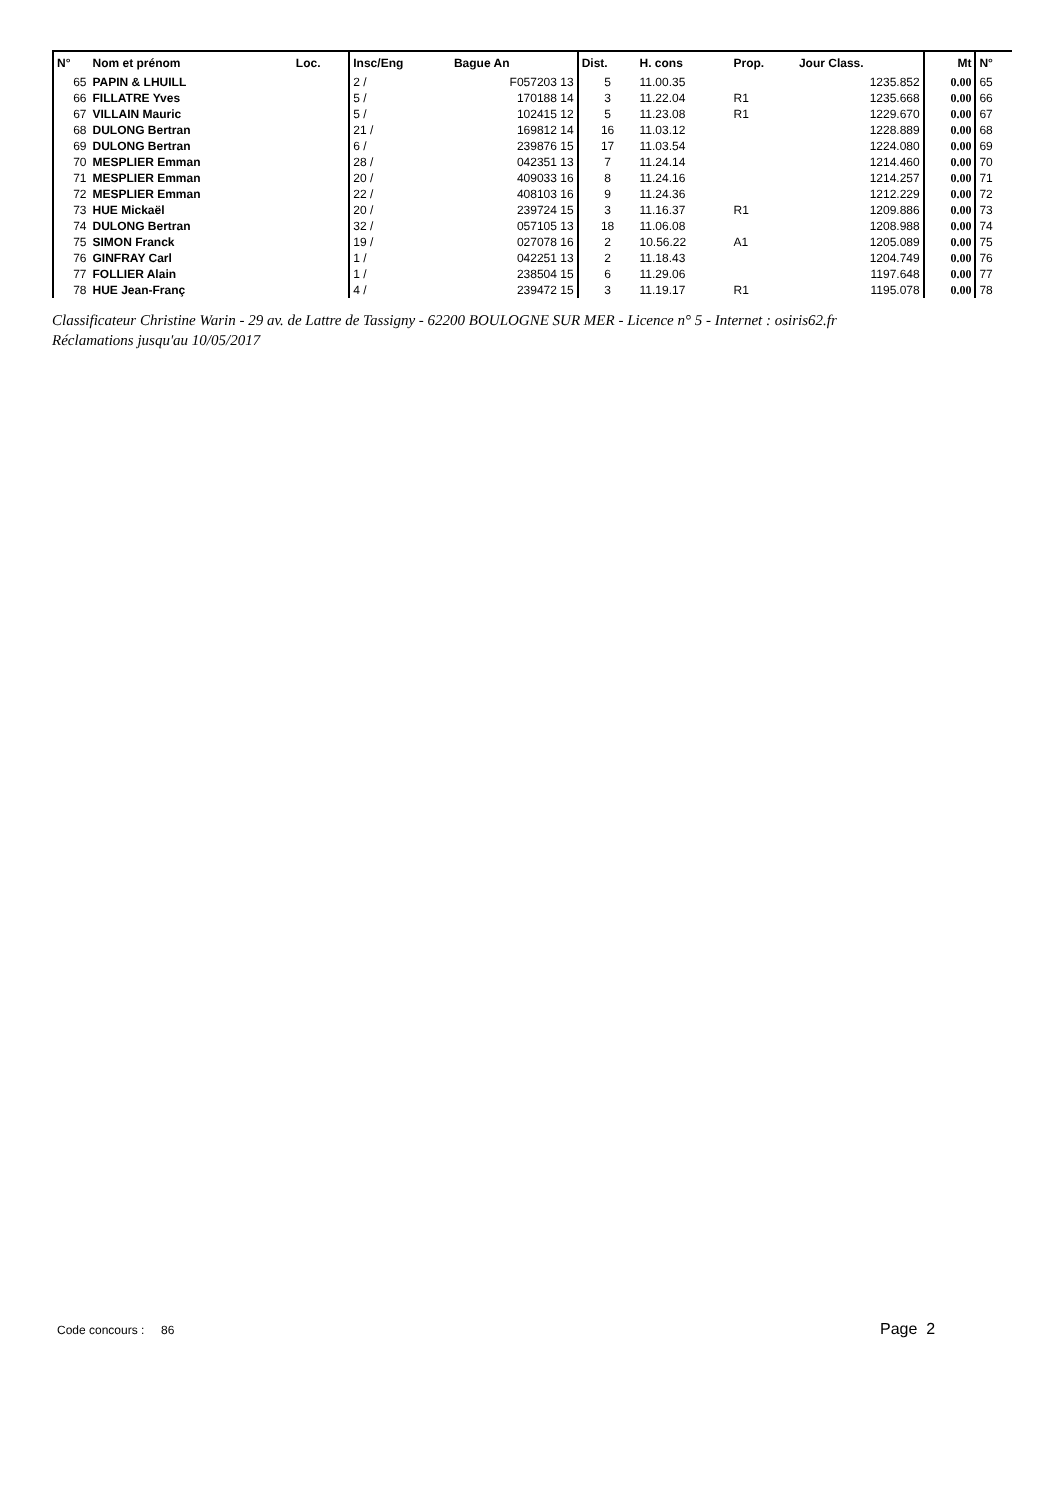| N° | Nom et prénom | Loc. | Insc/Eng | Bague An | Dist. | H. cons | Prop. | Jour Class. | Mt | N° |
| --- | --- | --- | --- | --- | --- | --- | --- | --- | --- | --- |
| 65 | PAPIN & LHUILL | | 2 / | F057203 13 | 5 | 11.00.35 | | 1235.852 | 0.00 | 65 |
| 66 | FILLATRE Yves | | 5 / | 170188 14 | 3 | 11.22.04 | R1 | 1235.668 | 0.00 | 66 |
| 67 | VILLAIN Mauric | | 5 / | 102415 12 | 5 | 11.23.08 | R1 | 1229.670 | 0.00 | 67 |
| 68 | DULONG Bertran | | 21 / | 169812 14 | 16 | 11.03.12 | | 1228.889 | 0.00 | 68 |
| 69 | DULONG Bertran | | 6 / | 239876 15 | 17 | 11.03.54 | | 1224.080 | 0.00 | 69 |
| 70 | MESPLIER Emman | | 28 / | 042351 13 | 7 | 11.24.14 | | 1214.460 | 0.00 | 70 |
| 71 | MESPLIER Emman | | 20 / | 409033 16 | 8 | 11.24.16 | | 1214.257 | 0.00 | 71 |
| 72 | MESPLIER Emman | | 22 / | 408103 16 | 9 | 11.24.36 | | 1212.229 | 0.00 | 72 |
| 73 | HUE Mickaël | | 20 / | 239724 15 | 3 | 11.16.37 | R1 | 1209.886 | 0.00 | 73 |
| 74 | DULONG Bertran | | 32 / | 057105 13 | 18 | 11.06.08 | | 1208.988 | 0.00 | 74 |
| 75 | SIMON Franck | | 19 / | 027078 16 | 2 | 10.56.22 | A1 | 1205.089 | 0.00 | 75 |
| 76 | GINFRAY Carl | | 1 / | 042251 13 | 2 | 11.18.43 | | 1204.749 | 0.00 | 76 |
| 77 | FOLLIER Alain | | 1 / | 238504 15 | 6 | 11.29.06 | | 1197.648 | 0.00 | 77 |
| 78 | HUE Jean-Franç | | 4 / | 239472 15 | 3 | 11.19.17 | R1 | 1195.078 | 0.00 | 78 |
Classificateur Christine Warin - 29 av. de Lattre de Tassigny - 62200 BOULOGNE SUR MER - Licence n° 5 - Internet : osiris62.fr
Réclamations jusqu'au 10/05/2017
Code concours : 86 Page 2